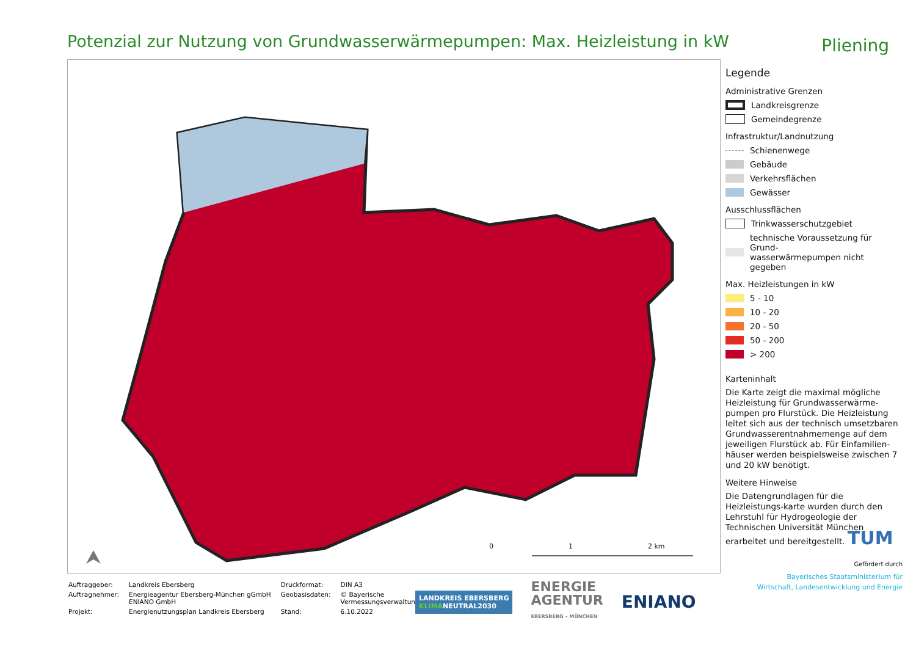Potenzial zur Nutzung von Grundwasserwärmepumpen: Max. Heizleistung in kW
Pliening
0
1
2 km
Legende
Administrative Grenzen
Landkreisgrenze
Gemeindegrenze
Infrastruktur/Landnutzung
Schienenwege
Gebäude
Verkehrsflächen
Gewässer
Ausschlussflächen
Trinkwasserschutzgebiet
technische Voraussetzung für Grund-
wasserwärmepumpen nicht gegeben
Max. Heizleistungen in kW
5 - 10
10 - 20
20 - 50
50 - 200
> 200
Karteninhalt
Die Karte zeigt die maximal mögliche Heizleistung für Grundwasserwärme-pumpen pro Flurstück. Die Heizleistung leitet sich aus der technisch umsetzbaren Grundwasserentnahmemenge auf dem jeweiligen Flurstück ab. Für Einfamilien-häuser werden beispielsweise zwischen 7 und 20 kW benötigt.
Weitere Hinweise
Die Datengrundlagen für die Heizleistungs-karte wurden durch den Lehrstuhl für Hydrogeologie der Technischen Universität München erarbeitet und bereitgestellt. TUM
Gefördert durch
Bayerisches Staatsministerium für
Wirtschaft, Landesentwicklung und Energie
| Auftraggeber: | Landkreis Ebersberg | Druckformat: | DIN A3 |
| Auftragnehmer: | Energieagentur Ebersberg-München gGmbH ENIANO GmbH | Geobasisdaten: | © Bayerische Vermessungsverwaltung |
| Projekt: | Energienutzungsplan Landkreis Ebersberg | Stand: | 6.10.2022 |
LANDKREIS EBERSBERG
KLIMANEUTRAL2030
ENERGIE
AGENTUR
EBERSBERG – MÜNCHEN
ENIANO